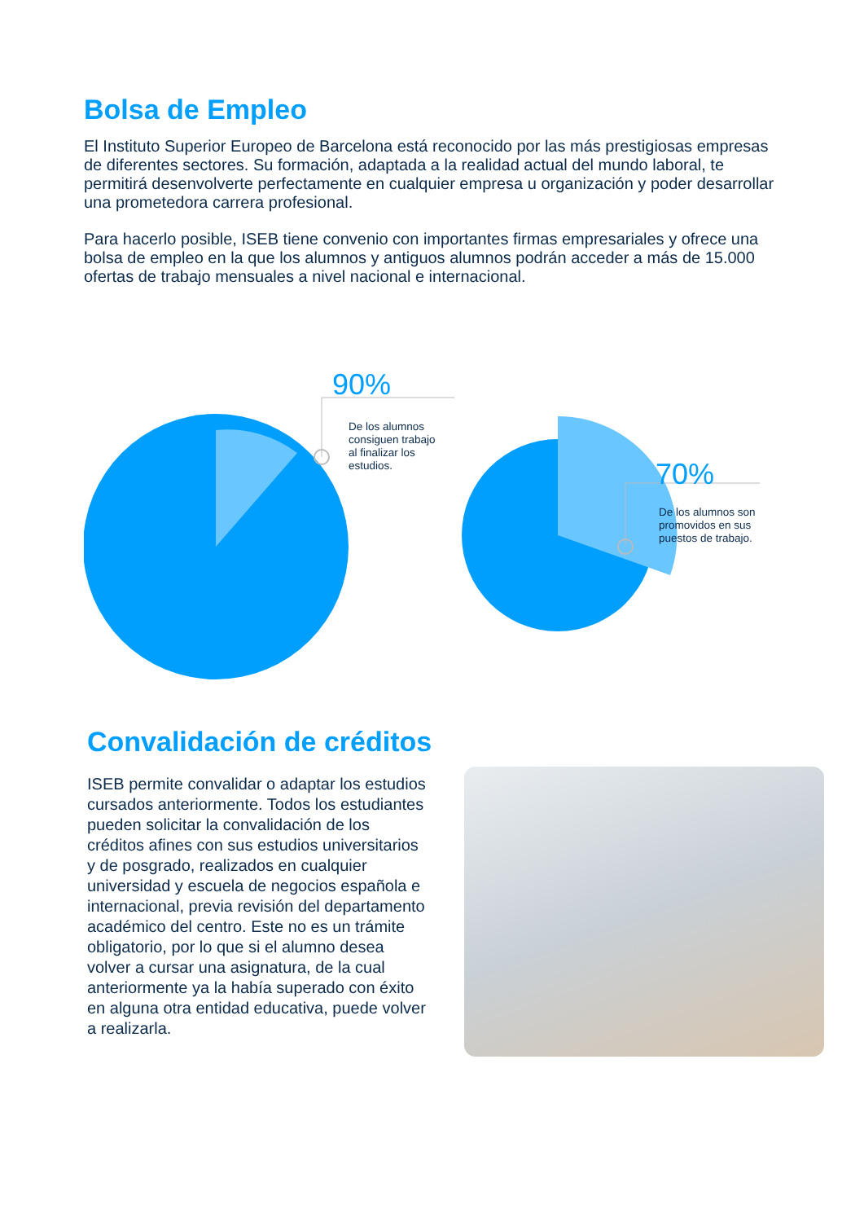Bolsa de Empleo
El Instituto Superior Europeo de Barcelona está reconocido por las más prestigiosas empresas de diferentes sectores. Su formación, adaptada a la realidad actual del mundo laboral, te permitirá desenvolverte perfectamente en cualquier empresa u organización y poder desarrollar una prometedora carrera profesional.
Para hacerlo posible, ISEB tiene convenio con importantes firmas empresariales y ofrece una bolsa de empleo en la que los alumnos y antiguos alumnos podrán acceder a más de 15.000 ofertas de trabajo mensuales a nivel nacional e internacional.
90%
De los alumnos
consiguen trabajo
al finalizar los
estudios.
70%
De los alumnos son
promovidos en sus
puestos de trabajo.
Convalidación de créditos
ISEB permite convalidar o adaptar los estudios cursados anteriormente. Todos los estudiantes pueden solicitar la convalidación de los créditos afines con sus estudios universitarios y de posgrado, realizados en cualquier universidad y escuela de negocios española e internacional, previa revisión del departamento académico del centro. Este no es un trámite obligatorio, por lo que si el alumno desea volver a cursar una asignatura, de la cual anteriormente ya la había superado con éxito en alguna otra entidad educativa, puede volver a realizarla.